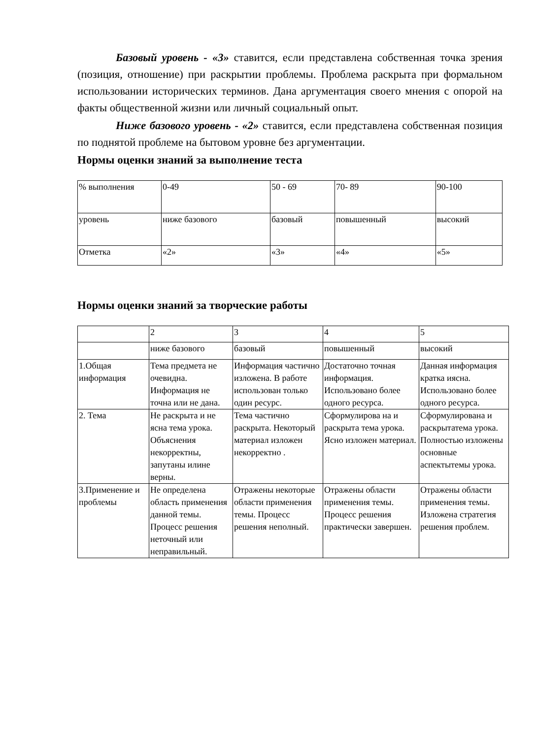Базовый уровень - «3» ставится, если представлена собственная точка зрения (позиция, отношение) при раскрытии проблемы. Проблема раскрыта при формальном использовании исторических терминов. Дана аргументация своего мнения с опорой на факты общественной жизни или личный социальный опыт.
Ниже базового уровень - «2» ставится, если представлена собственная позиция по поднятой проблеме на бытовом уровне без аргументации.
Нормы оценки знаний за выполнение теста
| % выполнения | 0-49 | 50 - 69 | 70- 89 | 90-100 |
| уровень | ниже базового | базовый | повышенный | высокий |
| Отметка | «2» | «3» | «4» | «5» |
Нормы оценки знаний за творческие работы
| | 2 | 3 | 4 | 5 |
| | ниже базового | базовый | повышенный | высокий |
| 1.Общая информация | Тема предмета не очевидна. Информация не точна или не дана. | Информация частично изложена. В работе использован только один ресурс. | Достаточно точная информация. Использовано более одного ресурса. | Данная информация кратка иясна. Использовано более одного ресурса. |
| 2. Тема | Не раскрыта и не ясна тема урока. Объяснения некорректны, запутаны илине верны. | Тема частично раскрыта. Некоторый материал изложен некорректно . | Сформулирова на и раскрыта тема урока. Ясно изложен материал. | Сформулирована и раскрытатема урока. Полностью изложены основные аспектытемы урока. |
| 3.Применение и проблемы | Не определена область применения данной темы. Процесс решения неточный или неправильный. | Отражены некоторые области применения темы. Процесс решения неполный. | Отражены области применения темы. Процесс решения практически завершен. | Отражены области применения темы. Изложена стратегия решения проблем. |